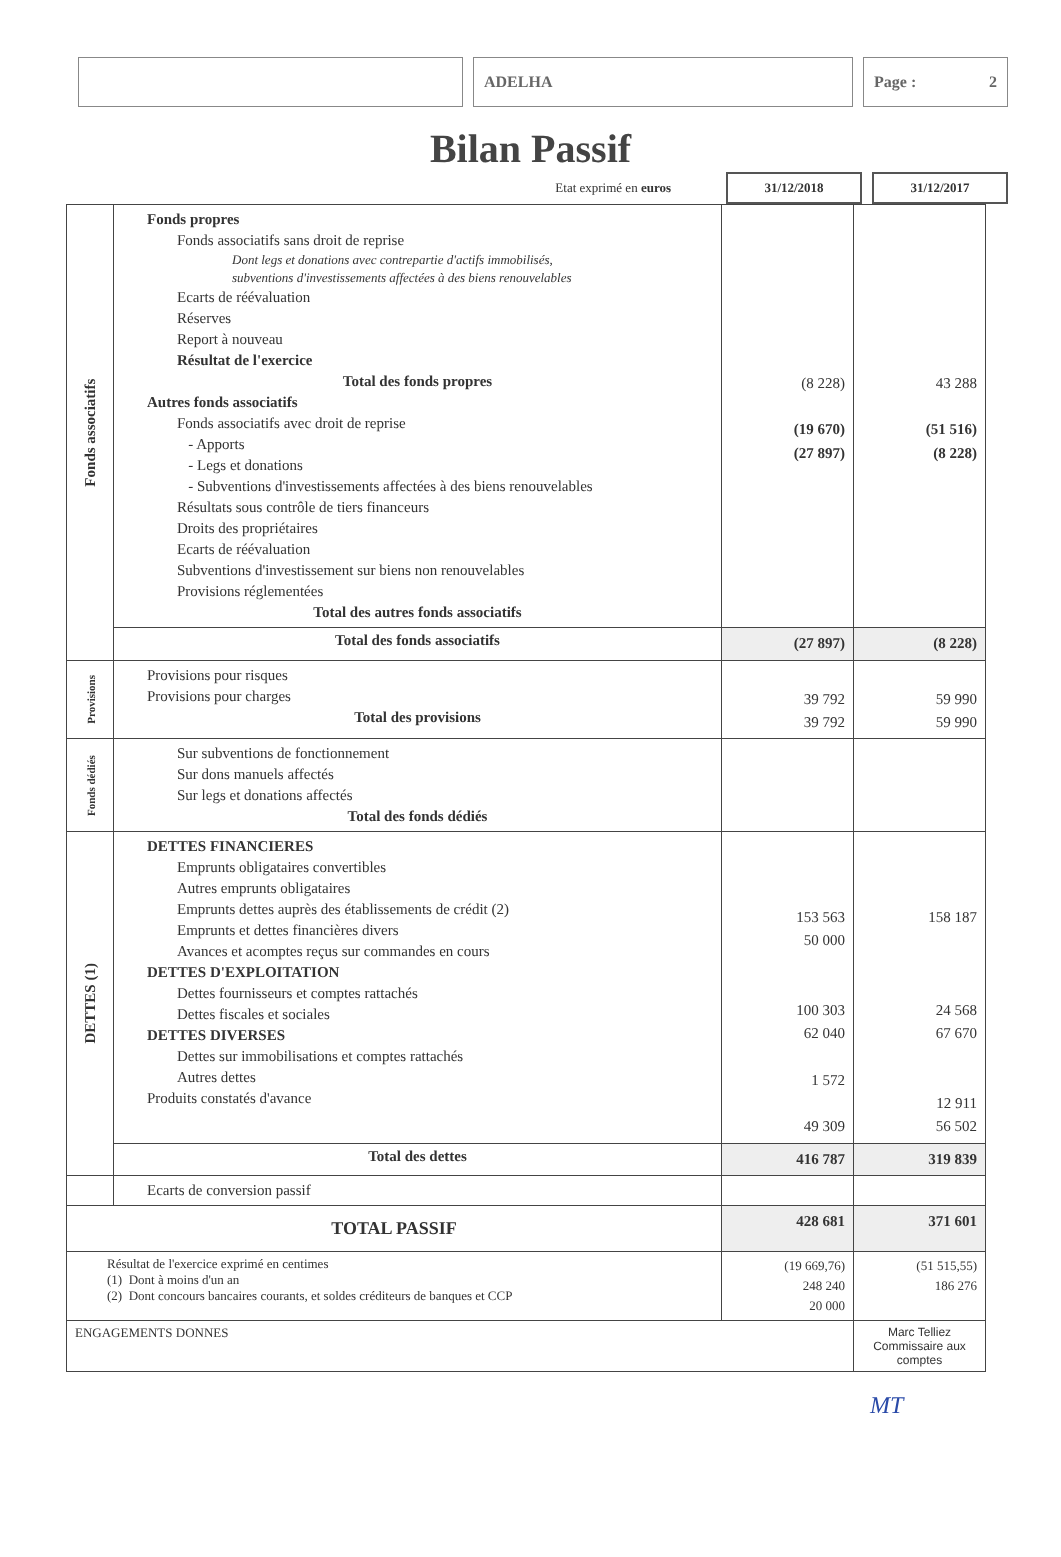ADELHA Page : 2
Bilan Passif
Etat exprimé en euros
31/12/2018 31/12/2017
| Fonds associatifs | Fonds propres Fonds associatifs sans droit de reprise Dont legs et donations avec contrepartie d'actifs immobilisés, subventions d'investissements affectées à des biens renouvelables Ecarts de réévaluation Réserves Report à nouveau Résultat de l'exercice Total des fonds propres Autres fonds associatifs Fonds associatifs avec droit de reprise - Apports - Legs et donations - Subventions d'investissements affectées à des biens renouvelables Résultats sous contrôle de tiers financeurs Droits des propriétaires Ecarts de réévaluation Subventions d'investissement sur biens non renouvelables Provisions réglementées Total des autres fonds associatifs | (8 228) (19 670) (27 897) | 43 288 (51 516) (8 228) |
| | Total des fonds associatifs | (27 897) | (8 228) |
| Provisions | Provisions pour risques Provisions pour charges Total des provisions | 39 792 39 792 | 59 990 59 990 |
| Fonds dédiés | Sur subventions de fonctionnement Sur dons manuels affectés Sur legs et donations affectés Total des fonds dédiés | | |
| DETTES (1) | DETTES FINANCIERES Emprunts obligataires convertibles Autres emprunts obligataires Emprunts dettes auprès des établissements de crédit (2) Emprunts et dettes financières divers Avances et acomptes reçus sur commandes en cours DETTES D'EXPLOITATION Dettes fournisseurs et comptes rattachés Dettes fiscales et sociales DETTES DIVERSES Dettes sur immobilisations et comptes rattachés Autres dettes Produits constatés d'avance | 153 563 50 000 100 303 62 040 1 572 49 309 | 158 187 24 568 67 670 12 911 56 502 |
| | Total des dettes | 416 787 | 319 839 |
| | Ecarts de conversion passif | | |
| TOTAL PASSIF | | 428 681 | 371 601 |
| Résultat de l'exercice exprimé en centimes (1) Dont à moins d'un an (2) Dont concours bancaires courants, et soldes créditeurs de banques et CCP | | (19 669,76) 248 240 20 000 | (51 515,55) 186 276 |
| ENGAGEMENTS DONNES | | | Marc Telliez Commissaire aux comptes |
MT